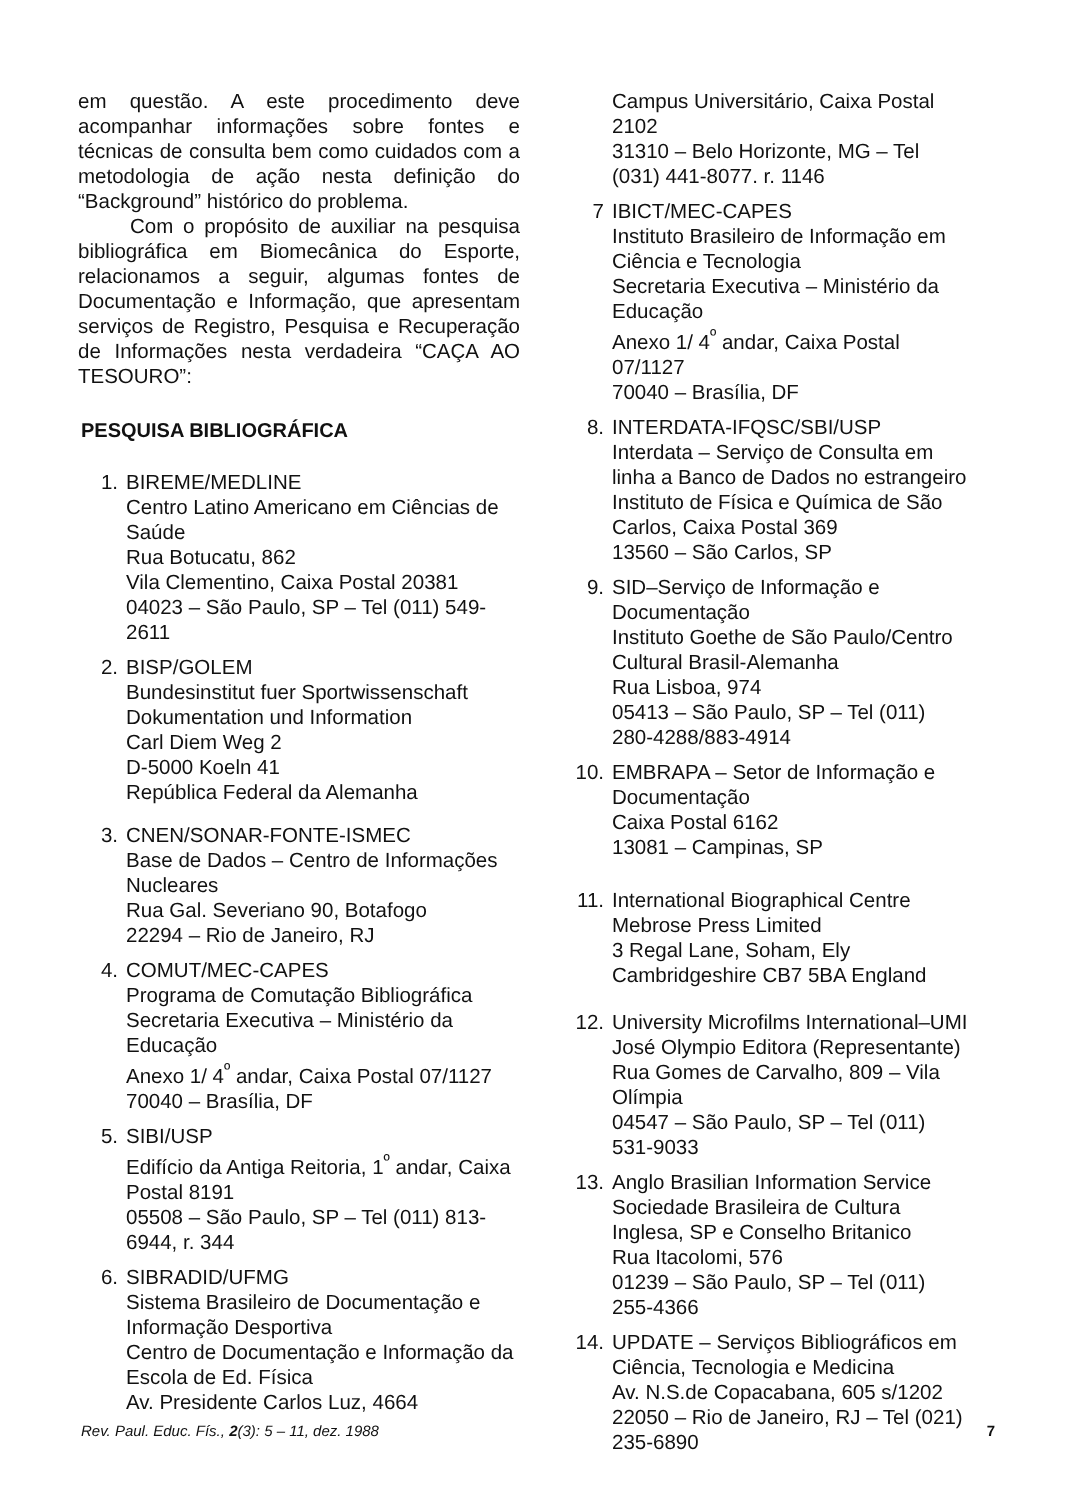em questão. A este procedimento deve acompanhar informações sobre fontes e técnicas de consulta bem como cuidados com a metodologia de ação nesta definição do “Background” histórico do problema.
Com o propósito de auxiliar na pesquisa bibliográfica em Biomecânica do Esporte, relacionamos a seguir, algumas fontes de Documentação e Informação, que apresentam serviços de Registro, Pesquisa e Recuperação de Informações nesta verdadeira “CAÇA AO TESOURO”:
PESQUISA BIBLIOGRÁFICA
1. BIREME/MEDLINE
Centro Latino Americano em Ciências de Saúde
Rua Botucatu, 862
Vila Clementino, Caixa Postal 20381
04023 – São Paulo, SP – Tel (011) 549-2611
2. BISP/GOLEM
Bundesinstitut fuer Sportwissenschaft
Dokumentation und Information
Carl Diem Weg 2
D-5000 Koeln 41
República Federal da Alemanha
3. CNEN/SONAR-FONTE-ISMEC
Base de Dados – Centro de Informações Nucleares
Rua Gal. Severiano 90, Botafogo
22294 – Rio de Janeiro, RJ
4. COMUT/MEC-CAPES
Programa de Comutação Bibliográfica
Secretaria Executiva – Ministério da Educação
Anexo 1/ 4<sup>º</sup> andar, Caixa Postal 07/1127
70040 – Brasília, DF
5. SIBI/USP
Edifício da Antiga Reitoria, 1<sup>º</sup> andar, Caixa Postal 8191
05508 – São Paulo, SP – Tel (011) 813-6944, r. 344
6. SIBRADID/UFMG
Sistema Brasileiro de Documentação e Informação Desportiva
Centro de Documentação e Informação da Escola de Ed. Física
Av. Presidente Carlos Luz, 4664
Campus Universitário, Caixa Postal 2102
31310 – Belo Horizonte, MG – Tel (031) 441-8077. r. 1146
7 IBICT/MEC-CAPES
Instituto Brasileiro de Informação em Ciência e Tecnologia
Secretaria Executiva – Ministério da Educação
Anexo 1/ 4<sup>º</sup> andar, Caixa Postal 07/1127
70040 – Brasília, DF
8. INTERDATA-IFQSC/SBI/USP
Interdata – Serviço de Consulta em linha a Banco de Dados no estrangeiro
Instituto de Física e Química de São Carlos, Caixa Postal 369
13560 – São Carlos, SP
9. SID–Serviço de Informação e Documentação
Instituto Goethe de São Paulo/Centro Cultural Brasil-Alemanha
Rua Lisboa, 974
05413 – São Paulo, SP – Tel (011) 280-4288/883-4914
10. EMBRAPA – Setor de Informação e Documentação
Caixa Postal 6162
13081 – Campinas, SP
11. International Biographical Centre
Mebrose Press Limited
3 Regal Lane, Soham, Ely
Cambridgeshire CB7 5BA England
12. University Microfilms International–UMI
José Olympio Editora (Representante)
Rua Gomes de Carvalho, 809 – Vila Olímpia
04547 – São Paulo, SP – Tel (011) 531-9033
13. Anglo Brasilian Information Service
Sociedade Brasileira de Cultura Inglesa, SP e Conselho Britanico
Rua Itacolomi, 576
01239 – São Paulo, SP – Tel (011) 255-4366
14. UPDATE – Serviços Bibliográficos em Ciência, Tecnologia e Medicina
Av. N.S.de Copacabana, 605 s/1202
22050 – Rio de Janeiro, RJ – Tel (021) 235-6890
Rev. Paul. Educ. Fís., 2(3): 5 – 11, dez. 1988 7